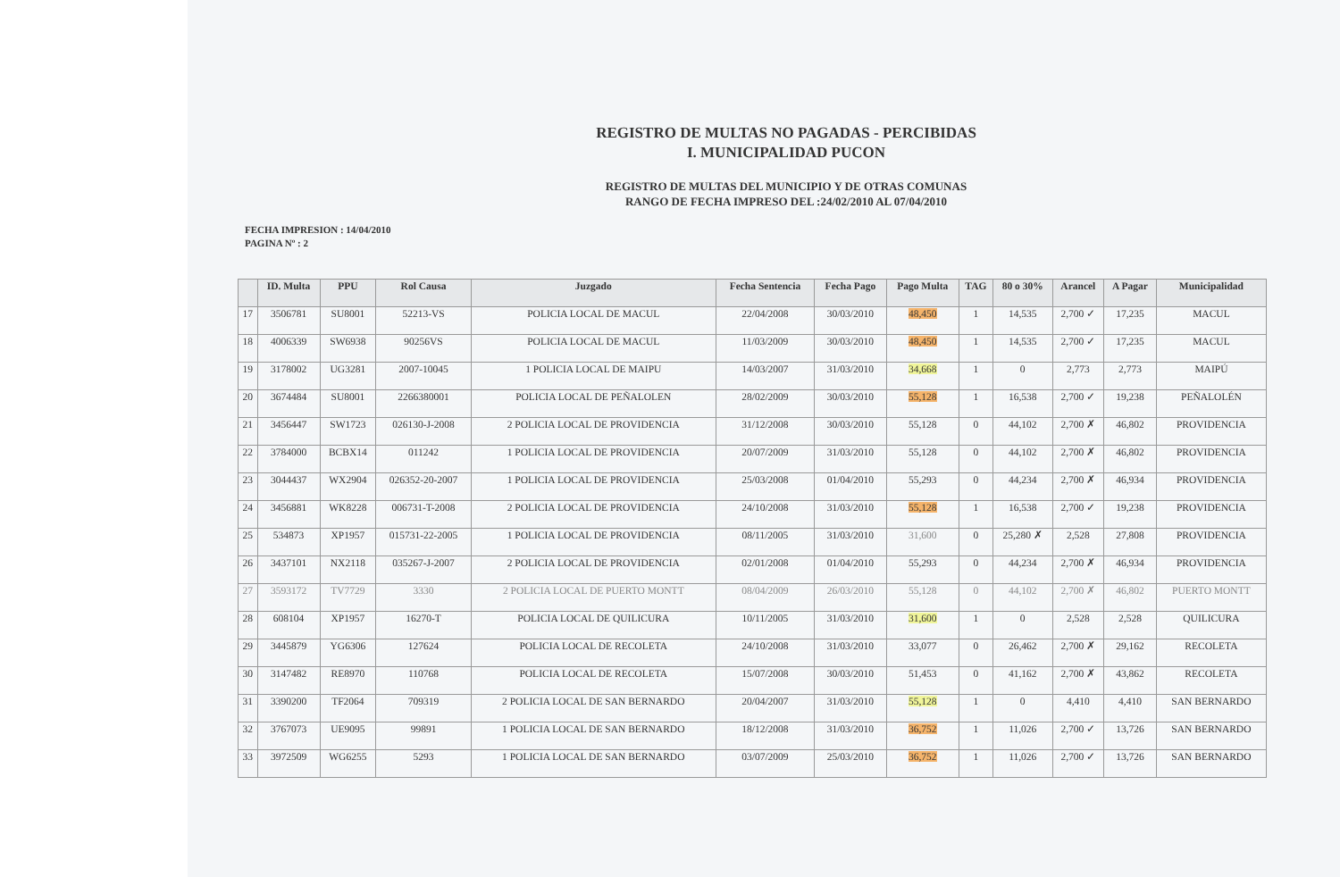REGISTRO DE MULTAS NO PAGADAS - PERCIBIDAS
I. MUNICIPALIDAD PUCON
REGISTRO DE MULTAS DEL MUNICIPIO Y DE OTRAS COMUNAS
RANGO DE FECHA IMPRESO DEL :24/02/2010 AL 07/04/2010
FECHA IMPRESION : 14/04/2010
PAGINA Nº : 2
| | ID. Multa | PPU | Rol Causa | Juzgado | Fecha Sentencia | Fecha Pago | Pago Multa | TAG | 80 o 30% | Arancel | A Pagar | Municipalidad |
| --- | --- | --- | --- | --- | --- | --- | --- | --- | --- | --- | --- | --- |
| 17 | 3506781 | SU8001 | 52213-VS | POLICIA LOCAL DE MACUL | 22/04/2008 | 30/03/2010 | 48,450 | 1 | 14,535 | 2,700 ✓ | 17,235 | MACUL |
| 18 | 4006339 | SW6938 | 90256VS | POLICIA LOCAL DE MACUL | 11/03/2009 | 30/03/2010 | 48,450 | 1 | 14,535 | 2,700 ✓ | 17,235 | MACUL |
| 19 | 3178002 | UG3281 | 2007-10045 | 1 POLICIA LOCAL DE MAIPU | 14/03/2007 | 31/03/2010 | 34,668 | 1 | 0 | 2,773 | 2,773 | MAIPÚ |
| 20 | 3674484 | SU8001 | 2266380001 | POLICIA LOCAL DE PEÑALOLEN | 28/02/2009 | 30/03/2010 | 55,128 | 1 | 16,538 | 2,700 ✓ | 19,238 | PEÑALOLÉN |
| 21 | 3456447 | SW1723 | 026130-J-2008 | 2 POLICIA LOCAL DE PROVIDENCIA | 31/12/2008 | 30/03/2010 | 55,128 | 0 | 44,102 | 2,700 ✗ | 46,802 | PROVIDENCIA |
| 22 | 3784000 | BCBX14 | 011242 | 1 POLICIA LOCAL DE PROVIDENCIA | 20/07/2009 | 31/03/2010 | 55,128 | 0 | 44,102 | 2,700 ✗ | 46,802 | PROVIDENCIA |
| 23 | 3044437 | WX2904 | 026352-20-2007 | 1 POLICIA LOCAL DE PROVIDENCIA | 25/03/2008 | 01/04/2010 | 55,293 | 0 | 44,234 | 2,700 ✗ | 46,934 | PROVIDENCIA |
| 24 | 3456881 | WK8228 | 006731-T-2008 | 2 POLICIA LOCAL DE PROVIDENCIA | 24/10/2008 | 31/03/2010 | 55,128 | 1 | 16,538 | 2,700 ✓ | 19,238 | PROVIDENCIA |
| 25 | 534873 | XP1957 | 015731-22-2005 | 1 POLICIA LOCAL DE PROVIDENCIA | 08/11/2005 | 31/03/2010 | 31,600 | 0 | 25,280 ✗ | 2,528 | 27,808 | PROVIDENCIA |
| 26 | 3437101 | NX2118 | 035267-J-2007 | 2 POLICIA LOCAL DE PROVIDENCIA | 02/01/2008 | 01/04/2010 | 55,293 | 0 | 44,234 | 2,700 ✗ | 46,934 | PROVIDENCIA |
| 27 | 3593172 | TV7729 | 3330 | 2 POLICIA LOCAL DE PUERTO MONTT | 08/04/2009 | 26/03/2010 | 55,128 | 0 | 44,102 | 2,700 ✗ | 46,802 | PUERTO MONTT |
| 28 | 608104 | XP1957 | 16270-T | POLICIA LOCAL DE QUILICURA | 10/11/2005 | 31/03/2010 | 31,600 | 1 | 0 | 2,528 | 2,528 | QUILICURA |
| 29 | 3445879 | YG6306 | 127624 | POLICIA LOCAL DE RECOLETA | 24/10/2008 | 31/03/2010 | 33,077 | 0 | 26,462 | 2,700 ✗ | 29,162 | RECOLETA |
| 30 | 3147482 | RE8970 | 110768 | POLICIA LOCAL DE RECOLETA | 15/07/2008 | 30/03/2010 | 51,453 | 0 | 41,162 | 2,700 ✗ | 43,862 | RECOLETA |
| 31 | 3390200 | TF2064 | 709319 | 2 POLICIA LOCAL DE SAN BERNARDO | 20/04/2007 | 31/03/2010 | 55,128 | 1 | 0 | 4,410 | 4,410 | SAN BERNARDO |
| 32 | 3767073 | UE9095 | 99891 | 1 POLICIA LOCAL DE SAN BERNARDO | 18/12/2008 | 31/03/2010 | 36,752 | 1 | 11,026 | 2,700 ✓ | 13,726 | SAN BERNARDO |
| 33 | 3972509 | WG6255 | 5293 | 1 POLICIA LOCAL DE SAN BERNARDO | 03/07/2009 | 25/03/2010 | 36,752 | 1 | 11,026 | 2,700 ✓ | 13,726 | SAN BERNARDO |